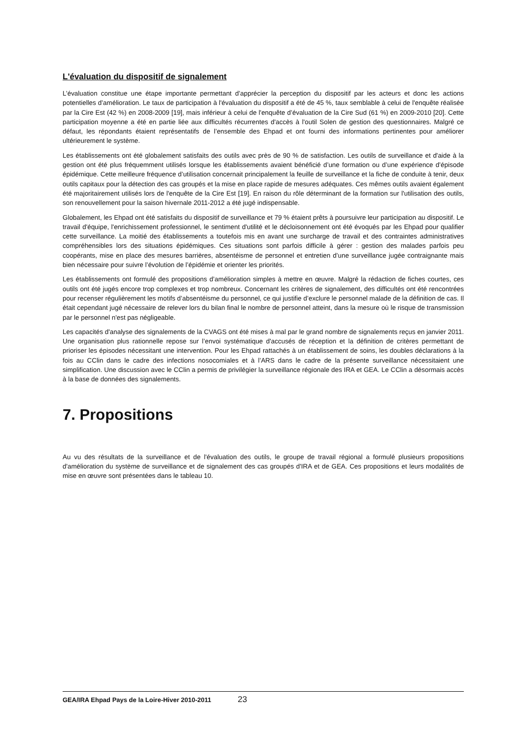L'évaluation du dispositif de signalement
L’évaluation constitue une étape importante permettant d’apprécier la perception du dispositif par les acteurs et donc les actions potentielles d’amélioration. Le taux de participation à l'évaluation du dispositif a été de 45 %, taux semblable à celui de l'enquête réalisée par la Cire Est (42 %) en 2008-2009 [19], mais inférieur à celui de l'enquête d’évaluation de la Cire Sud (61 %) en 2009-2010 [20]. Cette participation moyenne a été en partie liée aux difficultés récurrentes d'accès à l'outil Solen de gestion des questionnaires. Malgré ce défaut, les répondants étaient représentatifs de l’ensemble des Ehpad et ont fourni des informations pertinentes pour améliorer ultérieurement le système.
Les établissements ont été globalement satisfaits des outils avec près de 90 % de satisfaction. Les outils de surveillance et d'aide à la gestion ont été plus fréquemment utilisés lorsque les établissements avaient bénéficié d’une formation ou d’une expérience d’épisode épidémique. Cette meilleure fréquence d’utilisation concernait principalement la feuille de surveillance et la fiche de conduite à tenir, deux outils capitaux pour la détection des cas groupés et la mise en place rapide de mesures adéquates. Ces mêmes outils avaient également été majoritairement utilisés lors de l'enquête de la Cire Est [19]. En raison du rôle déterminant de la formation sur l'utilisation des outils, son renouvellement pour la saison hivernale 2011-2012 a été jugé indispensable.
Globalement, les Ehpad ont été satisfaits du dispositif de surveillance et 79 % étaient prêts à poursuivre leur participation au dispositif. Le travail d'équipe, l'enrichissement professionnel, le sentiment d'utilité et le décloisonnement ont été évoqués par les Ehpad pour qualifier cette surveillance. La moitié des établissements a toutefois mis en avant une surcharge de travail et des contraintes administratives compréhensibles lors des situations épidémiques. Ces situations sont parfois difficile à gérer : gestion des malades parfois peu coopérants, mise en place des mesures barrières, absentéisme de personnel et entretien d’une surveillance jugée contraignante mais bien nécessaire pour suivre l’évolution de l’épidémie et orienter les priorités.
Les établissements ont formulé des propositions d’amélioration simples à mettre en œuvre. Malgré la rédaction de fiches courtes, ces outils ont été jugés encore trop complexes et trop nombreux. Concernant les critères de signalement, des difficultés ont été rencontrées pour recenser régulièrement les motifs d’absentéisme du personnel, ce qui justifie d’exclure le personnel malade de la définition de cas. Il était cependant jugé nécessaire de relever lors du bilan final le nombre de personnel atteint, dans la mesure où le risque de transmission par le personnel n'est pas négligeable.
Les capacités d'analyse des signalements de la CVAGS ont été mises à mal par le grand nombre de signalements reçus en janvier 2011. Une organisation plus rationnelle repose sur l’envoi systématique d'accusés de réception et la définition de critères permettant de prioriser les épisodes nécessitant une intervention. Pour les Ehpad rattachés à un établissement de soins, les doubles déclarations à la fois au CClin dans le cadre des infections nosocomiales et à l’ARS dans le cadre de la présente surveillance nécessitaient une simplification. Une discussion avec le CClin a permis de privilégier la surveillance régionale des IRA et GEA. Le CClin a désormais accès à la base de données des signalements.
7. Propositions
Au vu des résultats de la surveillance et de l'évaluation des outils, le groupe de travail régional a formulé plusieurs propositions d'amélioration du système de surveillance et de signalement des cas groupés d'IRA et de GEA. Ces propositions et leurs modalités de mise en œuvre sont présentées dans le tableau 10.
GEA/IRA Ehpad Pays de la Loire-Hiver 2010-2011 23